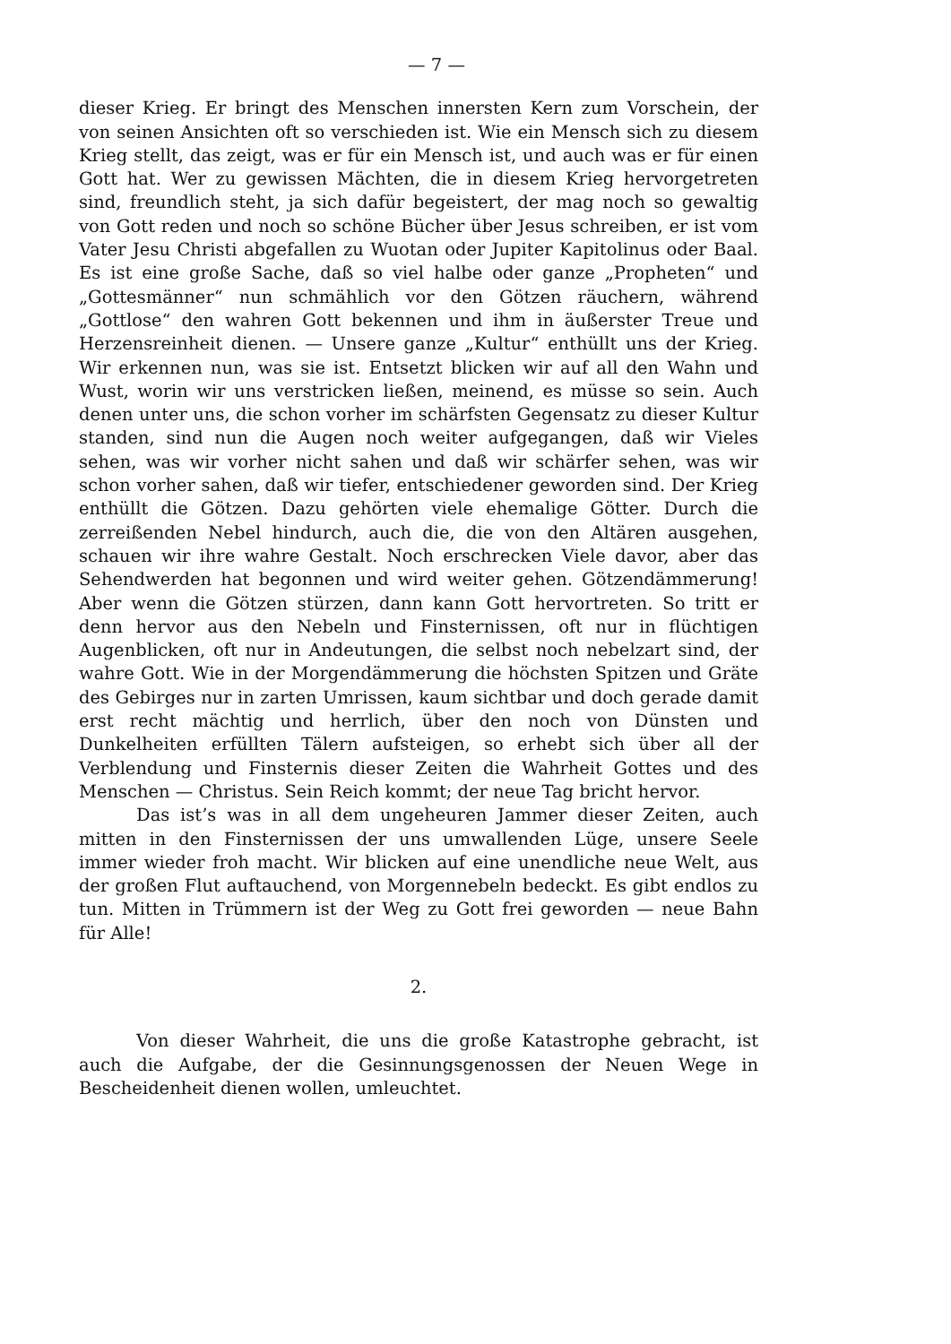— 7 —
dieser Krieg. Er bringt des Menschen innersten Kern zum Vorschein, der von seinen Ansichten oft so verschieden ist. Wie ein Mensch sich zu diesem Krieg stellt, das zeigt, was er für ein Mensch ist, und auch was er für einen Gott hat. Wer zu gewissen Mächten, die in diesem Krieg hervorgetreten sind, freundlich steht, ja sich dafür begeistert, der mag noch so gewaltig von Gott reden und noch so schöne Bücher über Jesus schreiben, er ist vom Vater Jesu Christi abgefallen zu Wuotan oder Jupiter Kapitolinus oder Baal. Es ist eine große Sache, daß so viel halbe oder ganze „Propheten“ und „Gottesmänner“ nun schmählich vor den Götzen räuchern, während „Gottlose“ den wahren Gott bekennen und ihm in äußerster Treue und Herzensreinheit dienen. — Unsere ganze „Kultur“ enthüllt uns der Krieg. Wir erkennen nun, was sie ist. Entsetzt blicken wir auf all den Wahn und Wust, worin wir uns verstricken ließen, meinend, es müsse so sein. Auch denen unter uns, die schon vorher im schärfsten Gegensatz zu dieser Kultur standen, sind nun die Augen noch weiter aufgegangen, daß wir Vieles sehen, was wir vorher nicht sahen und daß wir schärfer sehen, was wir schon vorher sahen, daß wir tiefer, entschiedener geworden sind. Der Krieg enthüllt die Götzen. Dazu gehörten viele ehemalige Götter. Durch die zerreißenden Nebel hindurch, auch die, die von den Altären ausgehen, schauen wir ihre wahre Gestalt. Noch erschrecken Viele davor, aber das Sehendwerden hat begonnen und wird weiter gehen. Götzendämmerung! Aber wenn die Götzen stürzen, dann kann Gott hervortreten. So tritt er denn hervor aus den Nebeln und Finsternissen, oft nur in flüchtigen Augenblicken, oft nur in Andeutungen, die selbst noch nebelzart sind, der wahre Gott. Wie in der Morgendämmerung die höchsten Spitzen und Gräte des Gebirges nur in zarten Umrissen, kaum sichtbar und doch gerade damit erst recht mächtig und herrlich, über den noch von Dünsten und Dunkelheiten erfüllten Tälern aufsteigen, so erhebt sich über all der Verblendung und Finsternis dieser Zeiten die Wahrheit Gottes und des Menschen — Christus. Sein Reich kommt; der neue Tag bricht hervor.
Das ist’s was in all dem ungeheuren Jammer dieser Zeiten, auch mitten in den Finsternissen der uns umwallenden Lüge, unsere Seele immer wieder froh macht. Wir blicken auf eine unendliche neue Welt, aus der großen Flut auftauchend, von Morgennebeln bedeckt. Es gibt endlos zu tun. Mitten in Trümmern ist der Weg zu Gott frei geworden — neue Bahn für Alle!
2.
Von dieser Wahrheit, die uns die große Katastrophe gebracht, ist auch die Aufgabe, der die Gesinnungsgenossen der Neuen Wege in Bescheidenheit dienen wollen, umleuchtet.